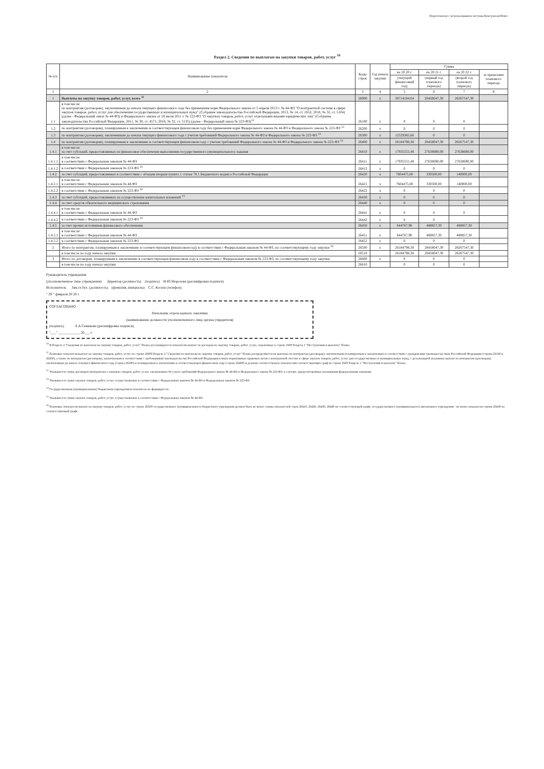Подготовлено с использованием системы КонсультантПлюс
Раздел 2. Сведения по выплатам на закупки товаров, работ, услуг <sup>10</sup>
| № п/п | Наименование показателя | Коды строк | Год начала закупки | Сумма | | | |
| --- | --- | --- | --- | --- | --- | --- | --- |
| | | | | на 20 20 г. | на 20 21 г. | на 20 22 г. | за пределами планового периода |
| | | | | (текущий финансовый год) | (первый год планового периода) | (второй год планового периода) | |
| 1 | 2 | 3 | 4 | 5 | 6 | 7 | 8 |
| 1 | Выплаты на закупку товаров, работ, услуг, всего <sup>11</sup> | 26000 | x | 38714184,04 | 28458047,30 | 28267547,30 | |
| 1.1 | в том числе: по контрактам (договорам), заключенным до начала текущего финансового года без применения норм Федерального закона от 5 апреля 2013 г. № 44-ФЗ "О контрактной системе в сфере закупок товаров, работ, услуг для обеспечения государственных и муниципальных нужд" (Собрание законодательства Российской Федерации, 2013, № 14, ст. 1652; 2018, № 32, ст. 5104) (далее - Федеральный закон № 44-ФЗ) и Федерального закона от 18 июля 2011 г. № 223-ФЗ "О закупках товаров, работ, услуг отдельными видами юридических лиц" (Собрание законодательства Российской Федерации, 2011, № 30, ст. 4571; 2018, № 32, ст. 5135) (далее - Федеральный закон № 223-ФЗ)<sup>12</sup> | 26100 | x | 0 | 0 | 0 | |
| 1.2 | по контрактам (договорам), планируемым к заключению в соответствующем финансовом году без применения норм Федерального закона № 44-ФЗ и Федерального закона № 223-ФЗ <sup>12</sup> | 26200 | x | 0 | 0 | 0 | |
| 1.3 | по контрактам (договорам), заключенным до начала текущего финансового года с учетом требований Федерального закона № 44-ФЗ и Федерального закона № 223-ФЗ <sup>13</sup> | 26300 | x | 12529385,66 | 0 | 0 | |
| 1.4 | по контрактам (договорам), планируемым к заключению в соответствующем финансовом году с учетом требований Федерального закона № 44-ФЗ и Федерального закона № 223-ФЗ <sup>13</sup> | 26400 | x | 26184798,38 | 28458047,30 | 28267547,30 | |
| 1.4.1 | в том числе: за счет субсидий, предоставляемых на финансовое обеспечение выполнения государственного (муниципального) задания | 26410 | x | 17935555,48 | 27638690,00 | 27638690,00 | |
| 1.4.1.1 | в том числе: в соответствии с Федеральным законом № 44-ФЗ | 26411 | x | 17935555,48 | 27638690,00 | 27638690,00 | |
| 1.4.1.2 | в соответствии с Федеральным законом № 223-ФЗ <sup>14</sup> | 26412 | x | 0 | 0 | 0 | |
| 1.4.2 | за счет субсидий, предоставляемых в соответствии с абзацем вторым пункта 1 статьи 78.1 Бюджетного кодекса Российской Федерации | 26420 | x | 7604475,00 | 330500,00 | 140000,00 | |
| 1.4.2.1 | в том числе: в соответствии с Федеральным законом № 44-ФЗ | 26421 | x | 7604475,00 | 330500,00 | 140000,00 | |
| 1.4.2.2 | в соответствии с Федеральным законом № 223-ФЗ <sup>14</sup> | 26422 | x | 0 | 0 | 0 | |
| 1.4.3 | за счет субсидий, предоставляемых на осуществление капитальных вложений <sup>15</sup> | 26430 | x | 0 | 0 | 0 | |
| 1.4.4 | за счет средств обязательного медицинского страхования | 26440 | x | 0 | 0 | 0 | |
| 1.4.4.1 | в том числе: в соответствии с Федеральным законом № 44-ФЗ | 26441 | x | 0 | 0 | 0 | |
| 1.4.4.2 | в соответствии с Федеральным законом № 223-ФЗ <sup>14</sup> | 26442 | x | 0 | 0 | | |
| 1.4.5 | за счет прочих источников финансового обеспечения | 26450 | x | 644767,90 | 488857,30 | 488857,30 | |
| 1.4.5.1 | в том числе: в соответствии с Федеральным законом № 44-ФЗ | 26451 | x | 644767,90 | 488857,30 | 488857,30 | |
| 1.4.5.2 | в соответствии с Федеральным законом № 223-ФЗ | 26452 | x | 0 | 0 | 0 | |
| 2 | Итого по контрактам, планируемым к заключению в соответствующем финансовом году в соответствии с Федеральным законом № 44-ФЗ, по соответствующему году закупки <sup>16</sup> | 26500 | x | 26184798,38 | 28458047,30 | 28267547,30 | |
| | в том числе по году начала закупки: | 26510 | | 26184798,38 | 28458047,30 | 28267547,30 | |
| 3 | Итого по договорам, планируемым к заключению в соответствующем финансовом году в соответствии с Федеральным законом № 223-ФЗ, по соответствующему году закупки | 26600 | x | 0 | 0 | 0 | |
| | в том числе по году начала закупки: | 26610 | | 0 | 0 | 0 | |
Руководитель учреждения
(уполномоченное лицо учреждения) Директор (должность) (подпись) И.Ю.Морозова (расшифровка подписи)
Исполнитель Зам.гл.бух. (должность) (фамилия, инициалы) С.С. Косюк (телефон)
" 29 " февраля 20 20 г.
СОГЛАСОВАНО
Начальник отдела единого заказчика
(наименование должности уполномоченного лица органа-учредителя)
(подпись) Л.А.Семикова (расшифровка подписи)
"___" ____________ 20___ г.
<sup>10</sup> В Разделе 2 "Сведения по выплатам на закупку товаров, работ, услуг" Плана детализируются показатели выплат по расходам на закупку товаров, работ, услуг, отраженные в строке 2600 Раздела 1 "Поступления и выплаты" Плана.
<sup>11</sup> Плановые показатели выплат на закупку товаров, работ, услуг по строке 26000 Раздела 2 "Сведения по выплатам на закупку товаров, работ, услуг" Плана распределяются на выплаты по контрактам (договорам), заключенным (планируемым к заключению) в соответствии с гражданским законодательством Российской Федерации (строки 26100 и 26200), а также по контрактам (договорам), заключаемым в соответствии с требованиями законодательства Российской Федерации и иных нормативных правовых актов о контрактной системе в сфере закупок товаров, работ, услуг для государственных и муниципальных нужд, с детализацией указанных выплат по контрактам (договорам), заключенным до начала текущего финансового года (строка 26300) и планируемым к заключению в соответствующем финансовом году (строка 26400) и должны соответствовать показателям соответствующих граф по строке 2600 Раздела 1 "Поступления и выплаты" Плана.
<sup>12</sup> Указывается сумма договоров (контрактов) о закупках товаров, работ, услуг, заключенных без учета требований Федерального закона № 44-ФЗ и Федерального закона № 223-ФЗ, в случаях, предусмотренных указанными федеральными законами.
<sup>13</sup> Указывается сумма закупок товаров, работ, услуг, осуществляемых в соответствии с Федеральным законом № 44-ФЗ и Федеральным законом № 223-ФЗ.
<sup>14</sup> Государственным (муниципальным) бюджетным учреждением показатель не формируется.
<sup>15</sup> Указывается сумма закупок товаров, работ, услуг, осуществляемых в соответствии с Федеральным законом № 44-ФЗ.
<sup>16</sup> Плановые показатели выплат на закупку товаров, работ, услуг по строке 26500 государственного (муниципального) бюджетного учреждения должен быть не менее суммы показателей строк 26410, 26420, 26430, 26440 по соответствующей графе, государственного (муниципального) автономного учреждения - не менее показателя строки 26430 по соответствующей графе.